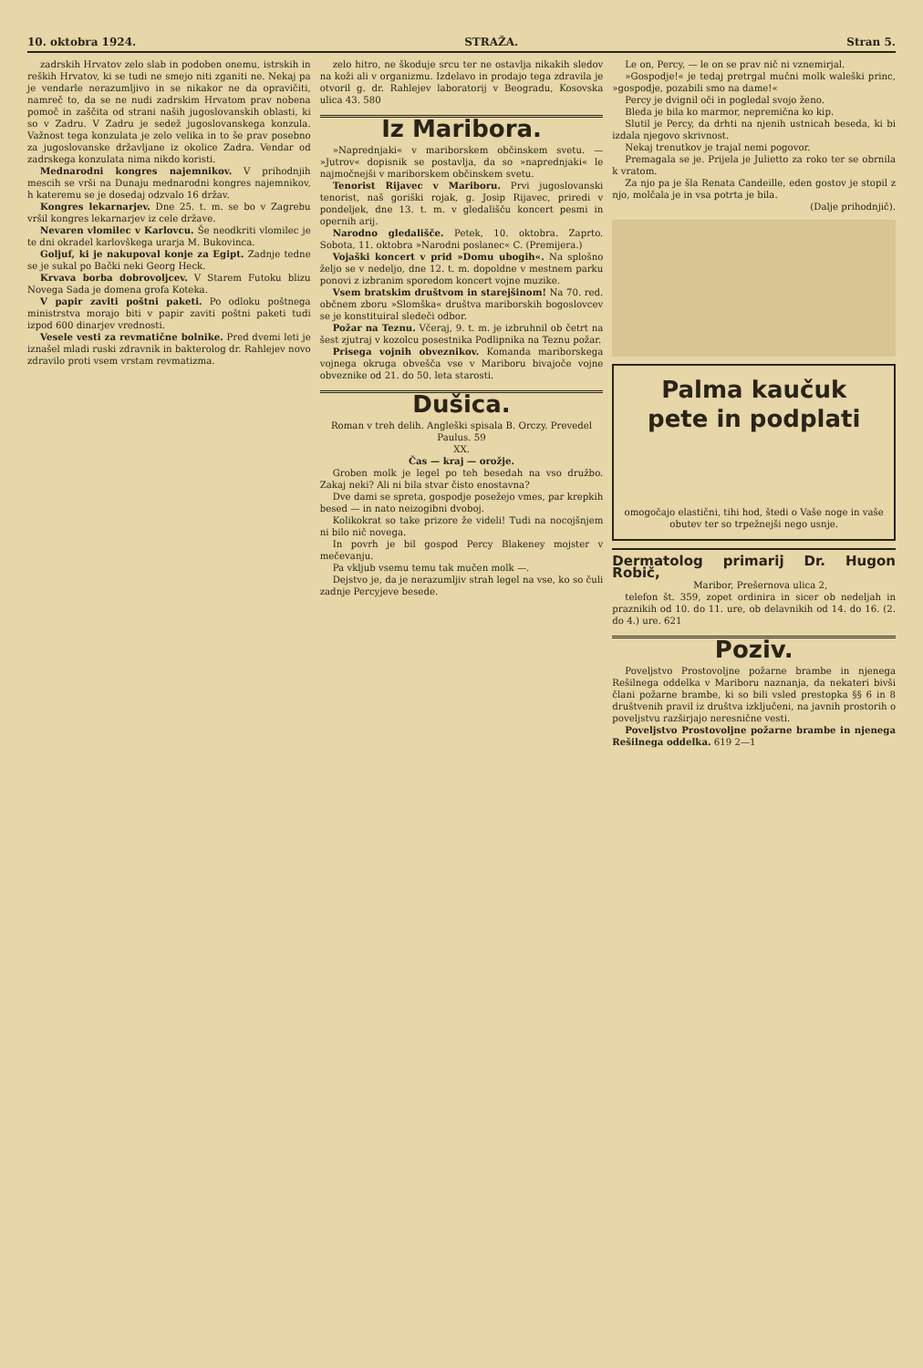10. oktobra 1924. STRAŽA. Stran 5.
zadrskih Hrvatov zelo slab in podoben onemu, istrskih in reških Hrvatov, ki se tudi ne smejo niti zganiti ne. Nekaj pa je vendarle nerazumljivo in se nikakor ne da opravičiti, namreč to, da se ne nudi zadrskim Hrvatom prav nobena pomoč in zaščita od strani naših jugoslovanskih oblasti, ki so v Zadru. V Zadru je sedež jugoslovanskega konzula. Važnost tega konzulata je zelo velika in to še prav posebno za jugoslovanske državljane iz okolice Zadra. Vendar od zadrskega konzulata nima nikdo koristi.
Mednarodni kongres najemnikov. V prihodnjih mescih se vrši na Dunaju mednarodni kongres najemnikov, h kateremu se je dosedaj odzvalo 16 držav.
Kongres lekarnarjev. Dne 25. t. m. se bo v Zagrebu vršil kongres lekarnarjev iz cele države.
Nevaren vlomilec v Karlovcu. Še neodkriti vlomilec je te dni okradel karlovškega urarja M. Bukovinca.
Goljuf, ki je nakupoval konje za Egipt. Zadnje tedne se je sukal po Bački neki Georg Heck.
Krvava borba dobrovoljcev. V Starem Futoku blizu Novega Sada je domena grofa Koteka.
V papir zaviti poštni paketi. Po odloku poštnega ministrstva morajo biti v papir zaviti poštni paketi tudi izpod 600 dinarjev vrednosti.
Vesele vesti za revmatične bolnike. Pred dvemi leti je iznašel mladi ruski zdravnik in bakterolog dr. Rahlejev novo zdravilo proti vsem vrstam revmatizma.
zelo hitro, ne škoduje srcu ter ne ostavlja nikakih sledov na koži ali v organizmu. Izdelavo in prodajo tega zdravila je otvoril g. dr. Rahlejev laboratorij v Beogradu, Kosovska ulica 43. 580
Iz Maribora.
»Naprednjaki« v mariborskem občinskem svetu. — »Jutrov« dopisnik se postavlja, da so »naprednjaki« le najmočnejši v mariborskem občinskem svetu.
Tenorist Rijavec v Mariboru. Prvi jugoslovanski tenorist, naš goriški rojak, g. Josip Rijavec, priredi v pondeljek, dne 13. t. m. v gledališču koncert pesmi in opernih arij.
Narodno gledališče. Petek, 10. oktobra. Zaprto. Sobota, 11. oktobra »Narodni poslanec« C. (Premijera.)
Vojaški koncert v prid »Domu ubogih«. Na splošno željo se v nedeljo, dne 12. t. m. dopoldne v mestnem parku ponovi z izbranim sporedom koncert vojne muzike.
Vsem bratskim društvom in starejšinom! Na 70. red. občnem zboru »Slomškа« društva mariborskih bogoslovcev se je konstituiral sledeči odbor.
Požar na Teznu. Včeraj, 9. t. m. je izbruhnil ob četrt na šest zjutraj v kozolcu posestnika Podlipnika na Teznu požar.
Prisega vojnih obveznikov. Komanda mariborskega vojnega okruga obvešča vse v Mariboru bivajoče vojne obveznike od 21. do 50. leta starosti.
Dušica.
Roman v treh delih. Angleški spisala B. Orczy. Prevedel Paulus. 59
XX.
Čas — kraj — orožje.
Groben molk je legel po teh besedah na vso družbo. Zakaj neki? Ali ni bila stvar čisto enostavna?
Dve dami se spreta, gospodje posežejo vmes, par krepkih besed — in nato neizogibni dvoboj.
Kolikokrat so take prizore že videli! Tudi na nocojšnjem ni bilo nič novega.
In povrh je bil gospod Percy Blakeney mojster v mečevanju.
Pa vkljub vsemu temu tak mučen molk —.
Dejstvo je, da je nerazumljiv strah legel na vse, ko so čuli zadnje Percyjeve besede.
Le on, Percy, — le on se prav nič ni vznemirjal.
»Gospodje!« je tedaj pretrgal mučni molk waleški princ, »gospodje, pozabili smo na dame!«
Percy je dvignil oči in pogledal svojo ženo.
Bleda je bila ko marmor, nepremična ko kip.
Slutil je Percy, da drhti na njenih ustnicah beseda, ki bi izdala njegovo skrivnost.
Nekaj trenutkov je trajal nemi pogovor.
Premagala se je. Prijela je Julietto za roko ter se obrnila k vratom.
Za njo pa je šla Renata Candeille, eden gostov je stopil z njo, molčala je in vsa potrta je bila.
(Dalje prihodnjič).
Palma kaučuk
pete in podplati
omogočajo elastični, tihi hod, štedi o Vaše noge in vaše obutev ter so trpežnejši nego usnje.
Dermatolog primarij Dr. Hugon Robič,
Maribor, Prešernova ulica 2,
telefon št. 359, zopet ordinira in sicer ob nedeljah in praznikih od 10. do 11. ure, ob delavnikih od 14. do 16. (2. do 4.) ure. 621
Poziv.
Poveljstvo Prostovoljne požarne brambe in njenega Rešilnega oddelka v Mariboru naznanja, da nekateri bivši člani požarne brambe, ki so bili vsled prestopka §§ 6 in 8 društvenih pravil iz društva izključeni, na javnih prostorih o poveljstvu razširjajo neresnične vesti.
Poveljstvo Prostovoljne požarne brambe in njenega Rešilnega oddelka. 619 2—1